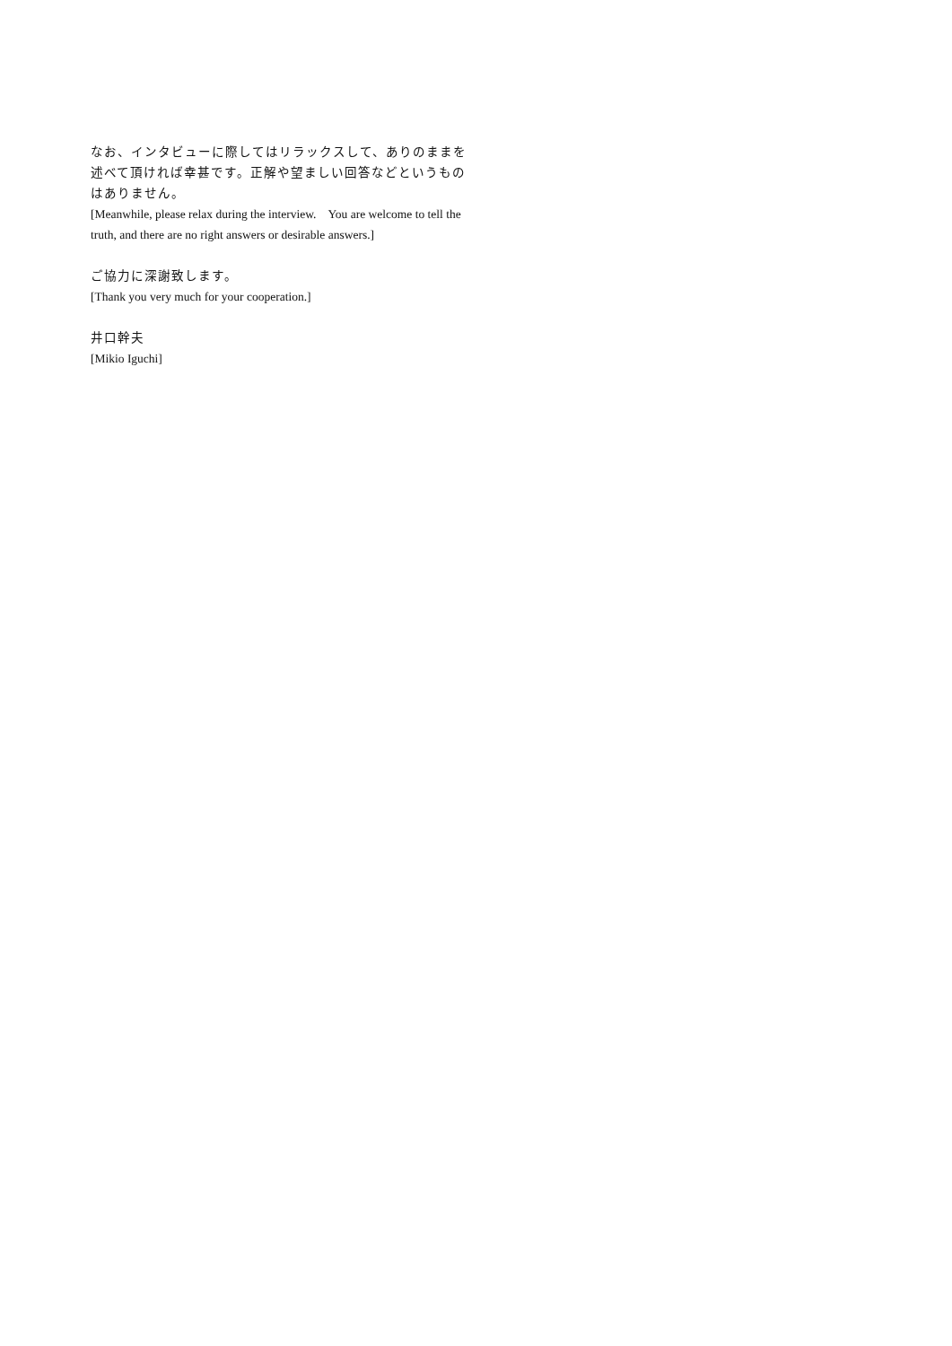なお、インタビューに際してはリラックスして、ありのままを述べて頂ければ幸甚です。正解や望ましい回答などというものはありません。
[Meanwhile, please relax during the interview.　You are welcome to tell the truth, and there are no right answers or desirable answers.]
ご協力に深謝致します。
[Thank you very much for your cooperation.]
井口幹夫
[Mikio Iguchi]